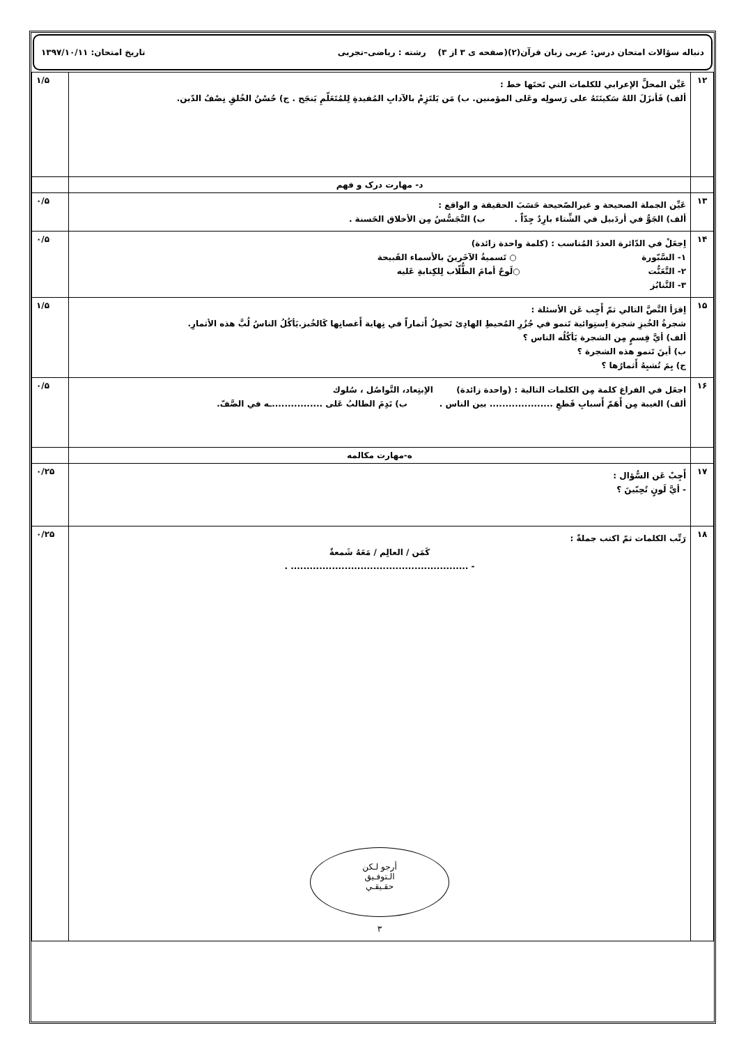دنباله سؤالات امتحان درس: عربی زبان قرآن(۲)(صفحه ی ۳ از ۳) رشته : ریاضی–تجربی تاریخ امتحان: ۱۳۹۷/۱۰/۱۱
| ۱۲ | عَيِّن المحلَّ الإعرابي للكلمات التي تَحتَها خط : ألف) فَأنزَلَ اللهُ سَكينَتَهُ علی رَسولِه وعَلی المؤمنين. ب) مَن يَلتَزِمْ بالآدابِ المُفيدةِ لِلمُتَعَلّمِ يَنجَح . ج) حُسْنُ الخُلقِ نِصْفُ الدّين. | ۱/۵ |
| | د- مهارت درک و فهم | |
| ۱۳ | عَيِّن الجملة الصحيحة و غيرالصّحيحة حَسَبَ الحقيقة و الواقع : ألف) الجَوُّ في أردَبيل في الشِّتاء بارِدٌ جِدّاً . ب) التَّجَسُّسُ مِن الأخلاق الحَسنة . | ۰/۵ |
| ۱۴ | اِجعَلْ في الدّائرة العددَ المُناسب : (كلمة واحدة زائدة) ۱- السَّبّورة ○ تَسميةُ الآخَرينَ بالأسماء القَبيحة ۲- التَّعَنُّت ○لَوحٌ أمامَ الطُّلّاب لِلكِتابةِ عَليه ۳- التَّنابُز | ۰/۵ |
| ۱۵ | اِقرَأ النَّصَّ التالي ثمّ أَجِب عَن الأسئلة : شجرةُ الخُبزِ شجرة اِستِوائية تَنمو في جُزُرِ المُحيطِ الهادِئ تَحمِلُ أَثماراً في نِهاية أَغصانِها كَالخُبز.يَأكُلُ الناسُ لُبَّ هذه الأثمارِ. ألف) أيَّ قِسمٍ مِن الشجرة يَأكُلُه الناس ؟ ب) أينَ تَنمو هذه الشجرة ؟ ج) بِمَ تُشبِهُ أَثمارُها ؟ | ۱/۵ |
| ۱۶ | اجعَل في الفراغ كلمة مِن الكلمات التالية : (واحدة زائدة) الاِبتِعاد، التَّواصُل ، سُلوك ألف) الغيبة مِن أَهَمّ أَسبابِ قَطعِ .................... بين الناس . ب) نَدِمَ الطالبُ عَلی ................ـه في الصَّفّ. | ۰/۵ |
| | ه-مهارت مکالمه | |
| ۱۷ | أَجِبْ عَن السُّؤال : - أيَّ لَونٍ تُحِبّينَ ؟ | ۰/۲۵ |
| ۱۸ | رَتِّب الكلمات ثمّ اكتب جملةً : كَمَن / العالِم / مَعَهُ شَمعةٌ - ........................................................ . أرجو لـكن الـتوفـيق حقـيقـي ۳ | ۰/۲۵ |